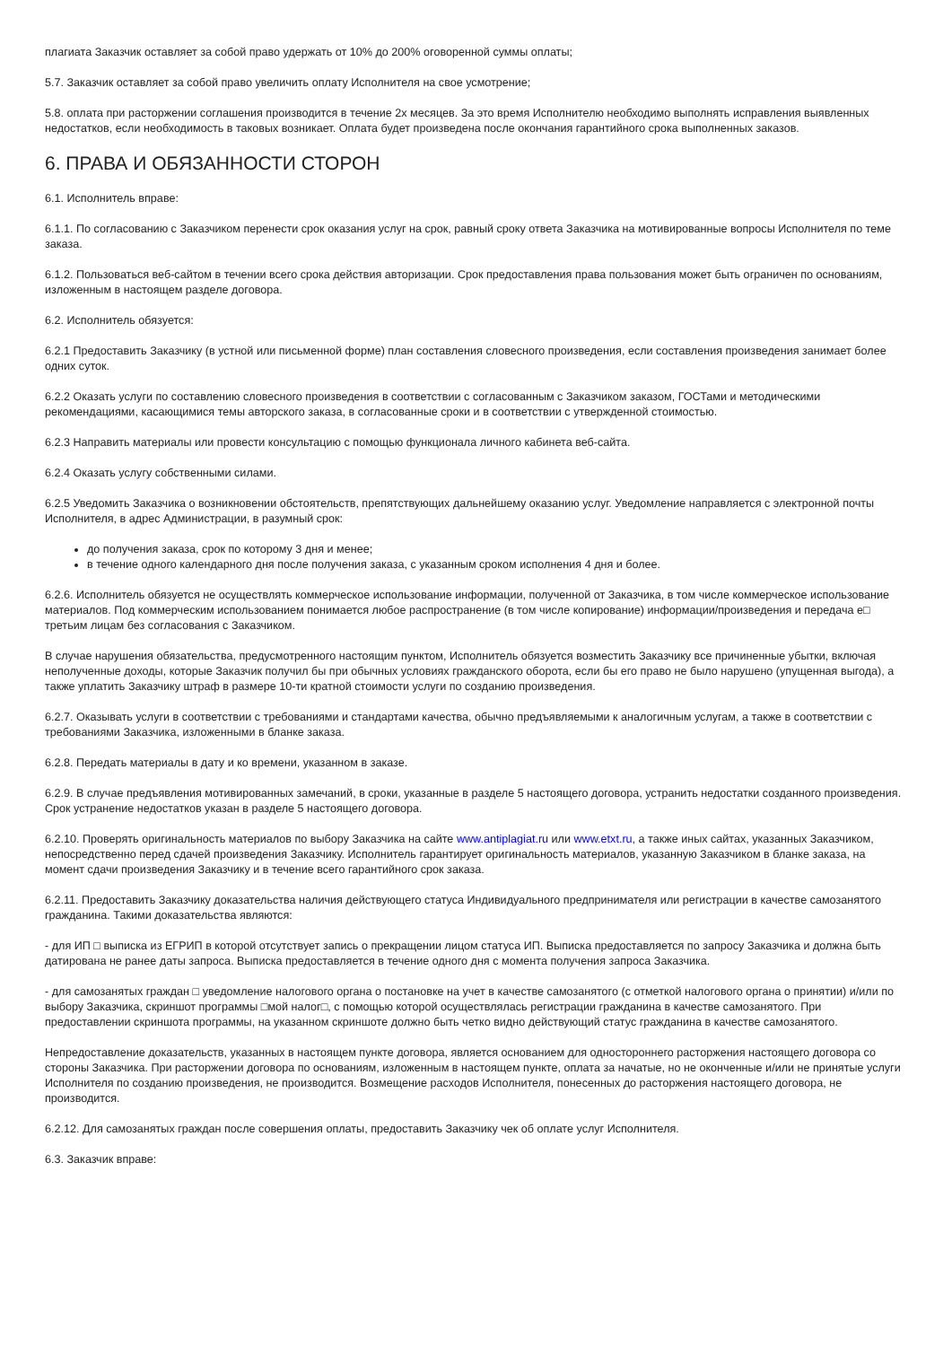плагиата Заказчик оставляет за собой право удержать от 10% до 200% оговоренной суммы оплаты;
5.7. Заказчик оставляет за собой право увеличить оплату Исполнителя на свое усмотрение;
5.8. оплата при расторжении соглашения производится в течение 2х месяцев. За это время Исполнителю необходимо выполнять исправления выявленных недостатков, если необходимость в таковых возникает. Оплата будет произведена после окончания гарантийного срока выполненных заказов.
6. ПРАВА И ОБЯЗАННОСТИ СТОРОН
6.1. Исполнитель вправе:
6.1.1. По согласованию с Заказчиком перенести срок оказания услуг на срок, равный сроку ответа Заказчика на мотивированные вопросы Исполнителя по теме заказа.
6.1.2. Пользоваться веб-сайтом в течении всего срока действия авторизации. Срок предоставления права пользования может быть ограничен по основаниям, изложенным в настоящем разделе договора.
6.2. Исполнитель обязуется:
6.2.1 Предоставить Заказчику (в устной или письменной форме) план составления словесного произведения, если составления произведения занимает более одних суток.
6.2.2 Оказать услуги по составлению словесного произведения в соответствии с согласованным с Заказчиком заказом, ГОСТами и методическими рекомендациями, касающимися темы авторского заказа, в согласованные сроки и в соответствии с утвержденной стоимостью.
6.2.3 Направить материалы или провести консультацию с помощью функционала личного кабинета веб-сайта.
6.2.4 Оказать услугу собственными силами.
6.2.5 Уведомить Заказчика о возникновении обстоятельств, препятствующих дальнейшему оказанию услуг. Уведомление направляется с электронной почты Исполнителя, в адрес Администрации, в разумный срок:
до получения заказа, срок по которому 3 дня и менее;
в течение одного календарного дня после получения заказа, с указанным сроком исполнения 4 дня и более.
6.2.6. Исполнитель обязуется не осуществлять коммерческое использование информации, полученной от Заказчика, в том числе коммерческое использование материалов. Под коммерческим использованием понимается любое распространение (в том числе копирование) информации/произведения и передача е□ третьим лицам без согласования с Заказчиком.
В случае нарушения обязательства, предусмотренного настоящим пунктом, Исполнитель обязуется возместить Заказчику все причиненные убытки, включая неполученные доходы, которые Заказчик получил бы при обычных условиях гражданского оборота, если бы его право не было нарушено (упущенная выгода), а также уплатить Заказчику штраф в размере 10-ти кратной стоимости услуги по созданию произведения.
6.2.7. Оказывать услуги в соответствии с требованиями и стандартами качества, обычно предъявляемыми к аналогичным услугам, а также в соответствии с требованиями Заказчика, изложенными в бланке заказа.
6.2.8. Передать материалы в дату и ко времени, указанном в заказе.
6.2.9. В случае предъявления мотивированных замечаний, в сроки, указанные в разделе 5 настоящего договора, устранить недостатки созданного произведения. Срок устранение недостатков указан в разделе 5 настоящего договора.
6.2.10. Проверять оригинальность материалов по выбору Заказчика на сайте www.antiplagiat.ru или www.etxt.ru, а также иных сайтах, указанных Заказчиком, непосредственно перед сдачей произведения Заказчику. Исполнитель гарантирует оригинальность материалов, указанную Заказчиком в бланке заказа, на момент сдачи произведения Заказчику и в течение всего гарантийного срок заказа.
6.2.11. Предоставить Заказчику доказательства наличия действующего статуса Индивидуального предпринимателя или регистрации в качестве самозанятого гражданина. Такими доказательства являются:
- для ИП □ выписка из ЕГРИП в которой отсутствует запись о прекращении лицом статуса ИП. Выписка предоставляется по запросу Заказчика и должна быть датирована не ранее даты запроса. Выписка предоставляется в течение одного дня с момента получения запроса Заказчика.
- для самозанятых граждан □ уведомление налогового органа о постановке на учет в качестве самозанятого (с отметкой налогового органа о принятии) и/или по выбору Заказчика, скриншот программы □мой налог□, с помощью которой осуществлялась регистрации гражданина в качестве самозанятого. При предоставлении скриншота программы, на указанном скриншоте должно быть четко видно действующий статус гражданина в качестве самозанятого.
Непредоставление доказательств, указанных в настоящем пункте договора, является основанием для одностороннего расторжения настоящего договора со стороны Заказчика. При расторжении договора по основаниям, изложенным в настоящем пункте, оплата за начатые, но не оконченные и/или не принятые услуги Исполнителя по созданию произведения, не производится. Возмещение расходов Исполнителя, понесенных до расторжения настоящего договора, не производится.
6.2.12. Для самозанятых граждан после совершения оплаты, предоставить Заказчику чек об оплате услуг Исполнителя.
6.3. Заказчик вправе: